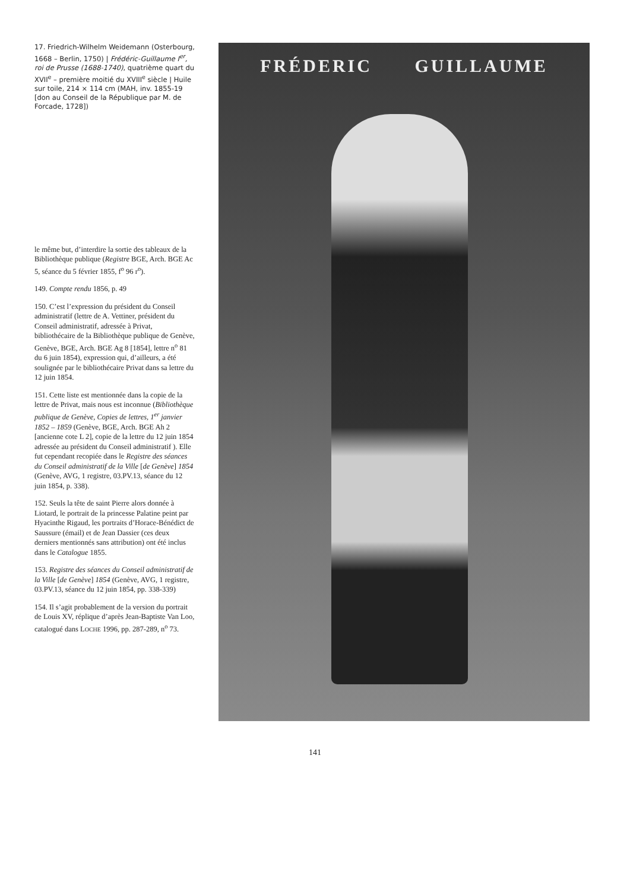17. Friedrich-Wilhelm Weidemann (Osterbourg, 1668 – Berlin, 1750) | Frédéric-Guillaume I<sup>er</sup>, roi de Prusse (1688-1740), quatrième quart du XVII<sup>e</sup> – première moitié du XVIII<sup>e</sup> siècle | Huile sur toile, 214 × 114 cm (MAH, inv. 1855-19 [don au Conseil de la République par M. de Forcade, 1728])
le même but, d’interdire la sortie des tableaux de la Bibliothèque publique (Registre BGE, Arch. BGE Ac 5, séance du 5 février 1855, f<sup>o</sup> 96 r<sup>o</sup>).
149. Compte rendu 1856, p. 49
150. C’est l’expression du président du Conseil administratif (lettre de A. Vettiner, président du Conseil administratif, adressée à Privat, bibliothécaire de la Bibliothèque publique de Genève, Genève, BGE, Arch. BGE Ag 8 [1854], lettre n<sup>o</sup> 81 du 6 juin 1854), expression qui, d’ailleurs, a été soulignée par le bibliothécaire Privat dans sa lettre du 12 juin 1854.
151. Cette liste est mentionnée dans la copie de la lettre de Privat, mais nous est inconnue (Bibliothèque publique de Genève, Copies de lettres, 1<sup>er</sup> janvier 1852 – 1859 (Genève, BGE, Arch. BGE Ah 2 [ancienne cote L 2], copie de la lettre du 12 juin 1854 adressée au président du Conseil administratif ). Elle fut cependant recopiée dans le Registre des séances du Conseil administratif de la Ville [de Genève] 1854 (Genève, AVG, 1 registre, 03.PV.13, séance du 12 juin 1854, p. 338).
152. Seuls la tête de saint Pierre alors donnée à Liotard, le portrait de la princesse Palatine peint par Hyacinthe Rigaud, les portraits d’Horace-Bénédict de Saussure (émail) et de Jean Dassier (ces deux derniers mentionnés sans attribution) ont été inclus dans le Catalogue 1855.
153. Registre des séances du Conseil administratif de la Ville [de Genève] 1854 (Genève, AVG, 1 registre, 03.PV.13, séance du 12 juin 1854, pp. 338-339)
154. Il s’agit probablement de la version du portrait de Louis XV, réplique d’après Jean-Baptiste Van Loo, catalogué dans LOCHE 1996, pp. 287-289, n<sup>o</sup> 73.
FRÉDERIC GUILLAUME
141